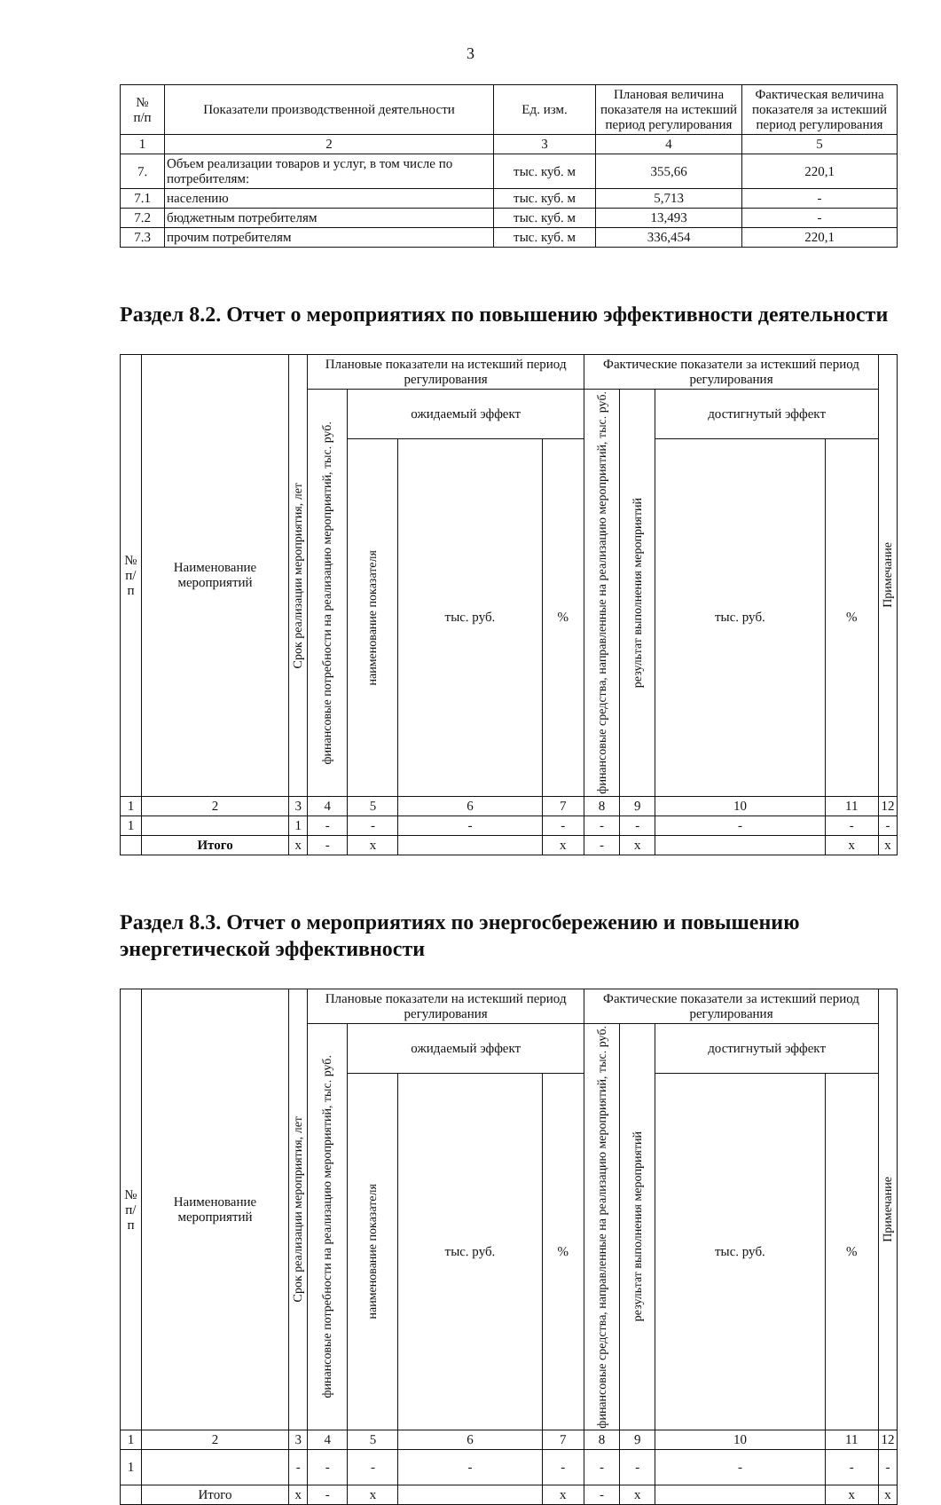3
| № п/п | Показатели производственной деятельности | Ед. изм. | Плановая величина показателя на истекший период регулирования | Фактическая величина показателя за истекший период регулирования |
| --- | --- | --- | --- | --- |
| 1 | 2 | 3 | 4 | 5 |
| 7. | Объем реализации товаров и услуг, в том числе по потребителям: | тыс. куб. м | 355,66 | 220,1 |
| 7.1 | населению | тыс. куб. м | 5,713 | - |
| 7.2 | бюджетным потребителям | тыс. куб. м | 13,493 | - |
| 7.3 | прочим потребителям | тыс. куб. м | 336,454 | 220,1 |
Раздел 8.2. Отчет о мероприятиях по повышению эффективности деятельности
| № п/п | Наименование мероприятий | Срок реализации мероприятия, лет | Плановые показатели на истекший период регулирования | | | | Фактические показатели за истекший период регулирования | | | | Примечание |
| --- | --- | --- | --- | --- | --- | --- | --- | --- | --- | --- | --- |
| | | | финансовые потребности на реализацию мероприятий, тыс. руб. | ожидаемый эффект | | | финансовые средства, направленные на реализацию мероприятий, тыс. руб. | результат выполнения мероприятий | достигнутый эффект | | |
| | | | | наименование показателя | тыс. руб. | % | | | тыс. руб. | % | |
| 1 | 2 | 3 | 4 | 5 | 6 | 7 | 8 | 9 | 10 | 11 | 12 |
| 1 | | 1 | - | - | - | - | - | - | - | - | - |
| | Итого | х | - | х | | х | - | х | | х | х |
Раздел 8.3. Отчет о мероприятиях по энергосбережению и повышению энергетической эффективности
| № п/п | Наименование мероприятий | Срок реализации мероприятия, лет | Плановые показатели на истекший период регулирования | | | | Фактические показатели за истекший период регулирования | | | | Примечание |
| --- | --- | --- | --- | --- | --- | --- | --- | --- | --- | --- | --- |
| | | | финансовые потребности на реализацию мероприятий, тыс. руб. | ожидаемый эффект | | | финансовые средства, направленные на реализацию мероприятий, тыс. руб. | результат выполнения мероприятий | достигнутый эффект | | |
| | | | | наименование показателя | тыс. руб. | % | | | тыс. руб. | % | |
| 1 | 2 | 3 | 4 | 5 | 6 | 7 | 8 | 9 | 10 | 11 | 12 |
| 1 | | - | - | - | - | - | - | - | - | - | - |
| | Итого | х | - | х | | х | - | х | | х | х |